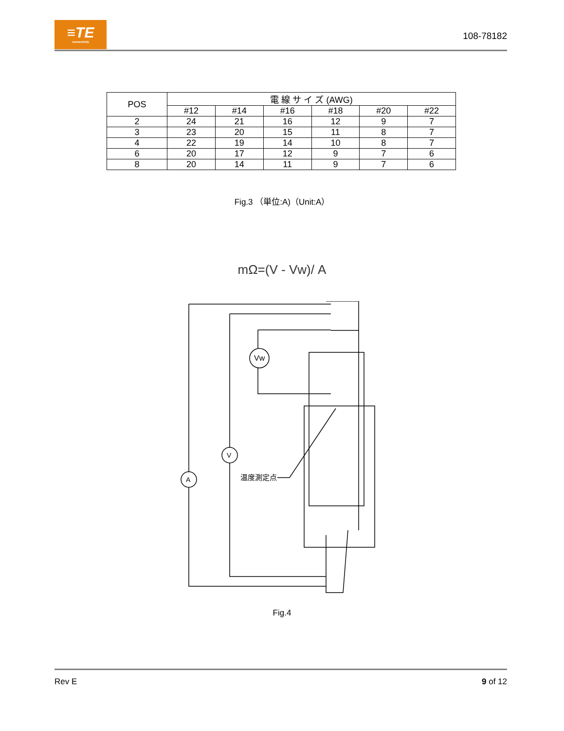≡TE
connectivity
108-78182
| POS | 電 線 サ イ ズ (AWG) | | | | | |
| --- | --- | --- | --- | --- | --- | --- |
| | #12 | #14 | #16 | #18 | #20 | #22 |
| 2 | 24 | 21 | 16 | 12 | 9 | 7 |
| 3 | 23 | 20 | 15 | 11 | 8 | 7 |
| 4 | 22 | 19 | 14 | 10 | 8 | 7 |
| 6 | 20 | 17 | 12 | 9 | 7 | 6 |
| 8 | 20 | 14 | 11 | 9 | 7 | 6 |
Fig.3 （単位:A)（Unit:A）
mΩ=(V - Vw)/ A
Vw
V
A
温度測定点
Fig.4
Rev E 9 of 12